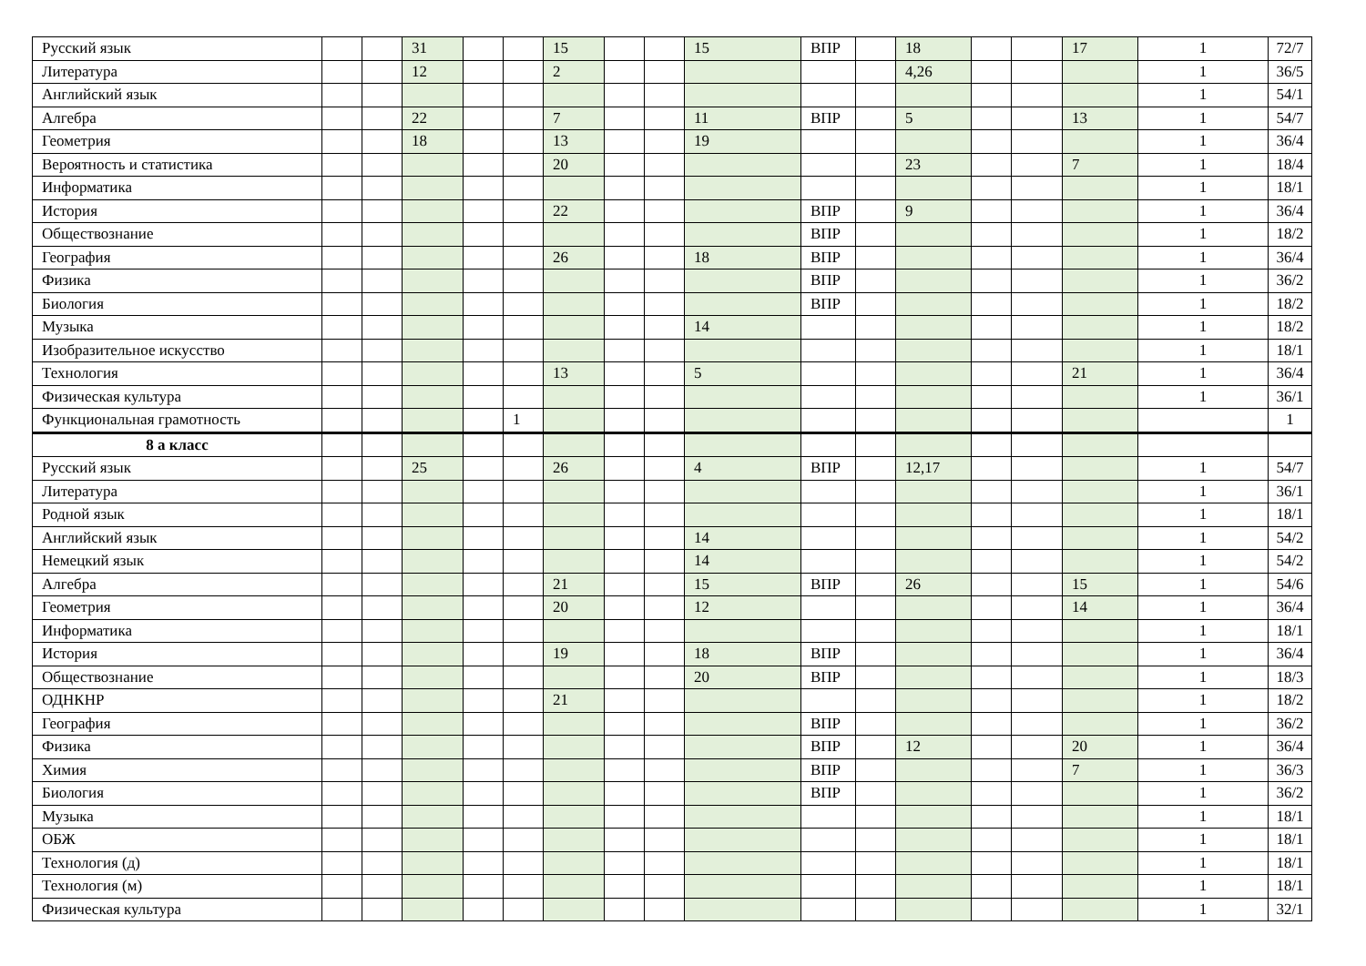| Русский язык | | | 31 | | | 15 | | | 15 | ВПР | | 18 | | | 17 | 1 | 72/7 |
| Литература | | | 12 | | | 2 | | | | | | 4,26 | | | | 1 | 36/5 |
| Английский язык | | | | | | | | | | | | | | | | 1 | 54/1 |
| Алгебра | | | 22 | | | 7 | | | 11 | ВПР | | 5 | | | 13 | 1 | 54/7 |
| Геометрия | | | 18 | | | 13 | | | 19 | | | | | | | 1 | 36/4 |
| Вероятность и статистика | | | | | | 20 | | | | | | 23 | | | 7 | 1 | 18/4 |
| Информатика | | | | | | | | | | | | | | | | 1 | 18/1 |
| История | | | | | | 22 | | | | ВПР | | 9 | | | | 1 | 36/4 |
| Обществознание | | | | | | | | | | ВПР | | | | | | 1 | 18/2 |
| География | | | | | | 26 | | | 18 | ВПР | | | | | | 1 | 36/4 |
| Физика | | | | | | | | | | ВПР | | | | | | 1 | 36/2 |
| Биология | | | | | | | | | | ВПР | | | | | | 1 | 18/2 |
| Музыка | | | | | | | | | 14 | | | | | | | 1 | 18/2 |
| Изобразительное искусство | | | | | | | | | | | | | | | | 1 | 18/1 |
| Технология | | | | | | 13 | | | 5 | | | | | | 21 | 1 | 36/4 |
| Физическая культура | | | | | | | | | | | | | | | | 1 | 36/1 |
| Функциональная грамотность | | | | | 1 | | | | | | | | | | | | 1 |
| 8 а класс | | | | | | | | | | | | | | | | | |
| Русский язык | | | 25 | | | 26 | | | 4 | ВПР | | 12,17 | | | | 1 | 54/7 |
| Литература | | | | | | | | | | | | | | | | 1 | 36/1 |
| Родной язык | | | | | | | | | | | | | | | | 1 | 18/1 |
| Английский язык | | | | | | | | | 14 | | | | | | | 1 | 54/2 |
| Немецкий язык | | | | | | | | | 14 | | | | | | | 1 | 54/2 |
| Алгебра | | | | | | 21 | | | 15 | ВПР | | 26 | | | 15 | 1 | 54/6 |
| Геометрия | | | | | | 20 | | | 12 | | | | | | 14 | 1 | 36/4 |
| Информатика | | | | | | | | | | | | | | | | 1 | 18/1 |
| История | | | | | | 19 | | | 18 | ВПР | | | | | | 1 | 36/4 |
| Обществознание | | | | | | | | | 20 | ВПР | | | | | | 1 | 18/3 |
| ОДНКНР | | | | | | 21 | | | | | | | | | | 1 | 18/2 |
| География | | | | | | | | | | ВПР | | | | | | 1 | 36/2 |
| Физика | | | | | | | | | | ВПР | | 12 | | | 20 | 1 | 36/4 |
| Химия | | | | | | | | | | ВПР | | | | | 7 | 1 | 36/3 |
| Биология | | | | | | | | | | ВПР | | | | | | 1 | 36/2 |
| Музыка | | | | | | | | | | | | | | | | 1 | 18/1 |
| ОБЖ | | | | | | | | | | | | | | | | 1 | 18/1 |
| Технология (д) | | | | | | | | | | | | | | | | 1 | 18/1 |
| Технология (м) | | | | | | | | | | | | | | | | 1 | 18/1 |
| Физическая культура | | | | | | | | | | | | | | | | 1 | 32/1 |